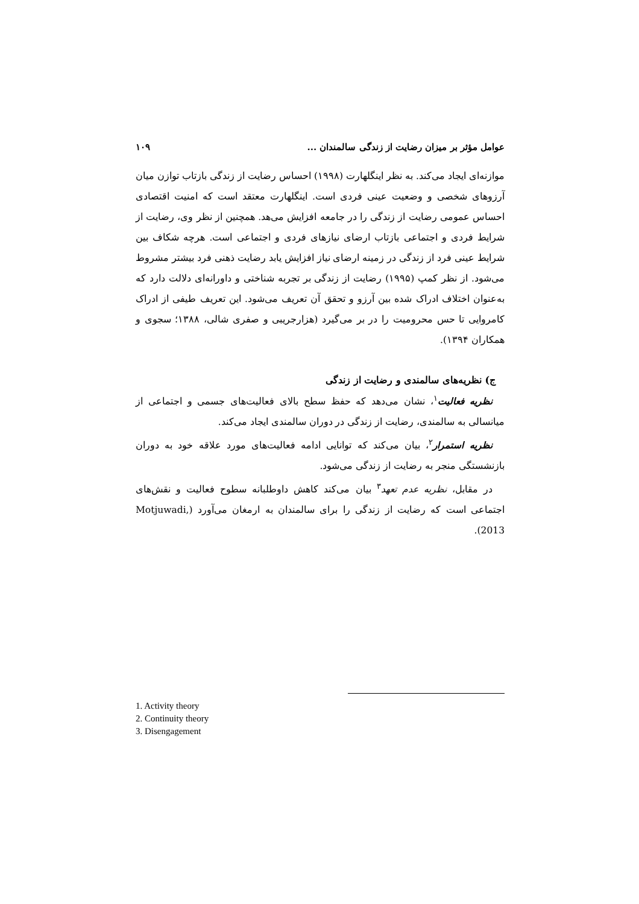عوامل مؤثر بر میزان رضایت از زندگی سالمندان ... ۱۰۹
موازنه‌ای ایجاد می‌کند. به نظر اینگلهارت (۱۹۹۸) احساس رضایت از زندگی بازتاب توازن میان آرزوهای شخصی و وضعیت عینی فردی است. اینگلهارت معتقد است که امنیت اقتصادی احساس عمومی رضایت از زندگی را در جامعه افزایش می‌هد. همچنین از نظر وی، رضایت از شرایط فردی و اجتماعی بازتاب ارضای نیازهای فردی و اجتماعی است. هرچه شکاف بین شرایط عینی فرد از زندگی در زمینه ارضای نیاز افزایش یابد رضایت ذهنی فرد بیشتر مشروط می‌شود. از نظر کمپ (۱۹۹۵) رضایت از زندگی بر تجربه شناختی و داورانه‌ای دلالت دارد که به‌عنوان اختلاف ادراک شده بین آرزو و تحقق آن تعریف می‌شود. این تعریف طیفی از ادراک کامروایی تا حس محرومیت را در بر می‌گیرد (هزارجریبی و صفری شالی، ۱۳۸۸؛ سجوی و همکاران ۱۳۹۴).
ج) نظریه‌های سالمندی و رضایت از زندگی
نظریه فعالیت<sup>۱</sup>، نشان می‌دهد که حفظ سطح بالای فعالیت‌های جسمی و اجتماعی از میانسالی به سالمندی، رضایت از زندگی در دوران سالمندی ایجاد می‌کند.
نظریه استمرار<sup>۲</sup>، بیان می‌کند که توانایی ادامه فعالیت‌های مورد علاقه خود به دوران بازنشستگی منجر به رضایت از زندگی می‌شود.
در مقابل، نظریه عدم تعهد<sup>۳</sup> بیان می‌کند کاهش داوطلبانه سطوح فعالیت و نقش‌های اجتماعی است که رضایت از زندگی را برای سالمندان به ارمغان می‌آورد (Motjuwadi, 2013).
1. Activity theory
2. Continuity theory
3. Disengagement